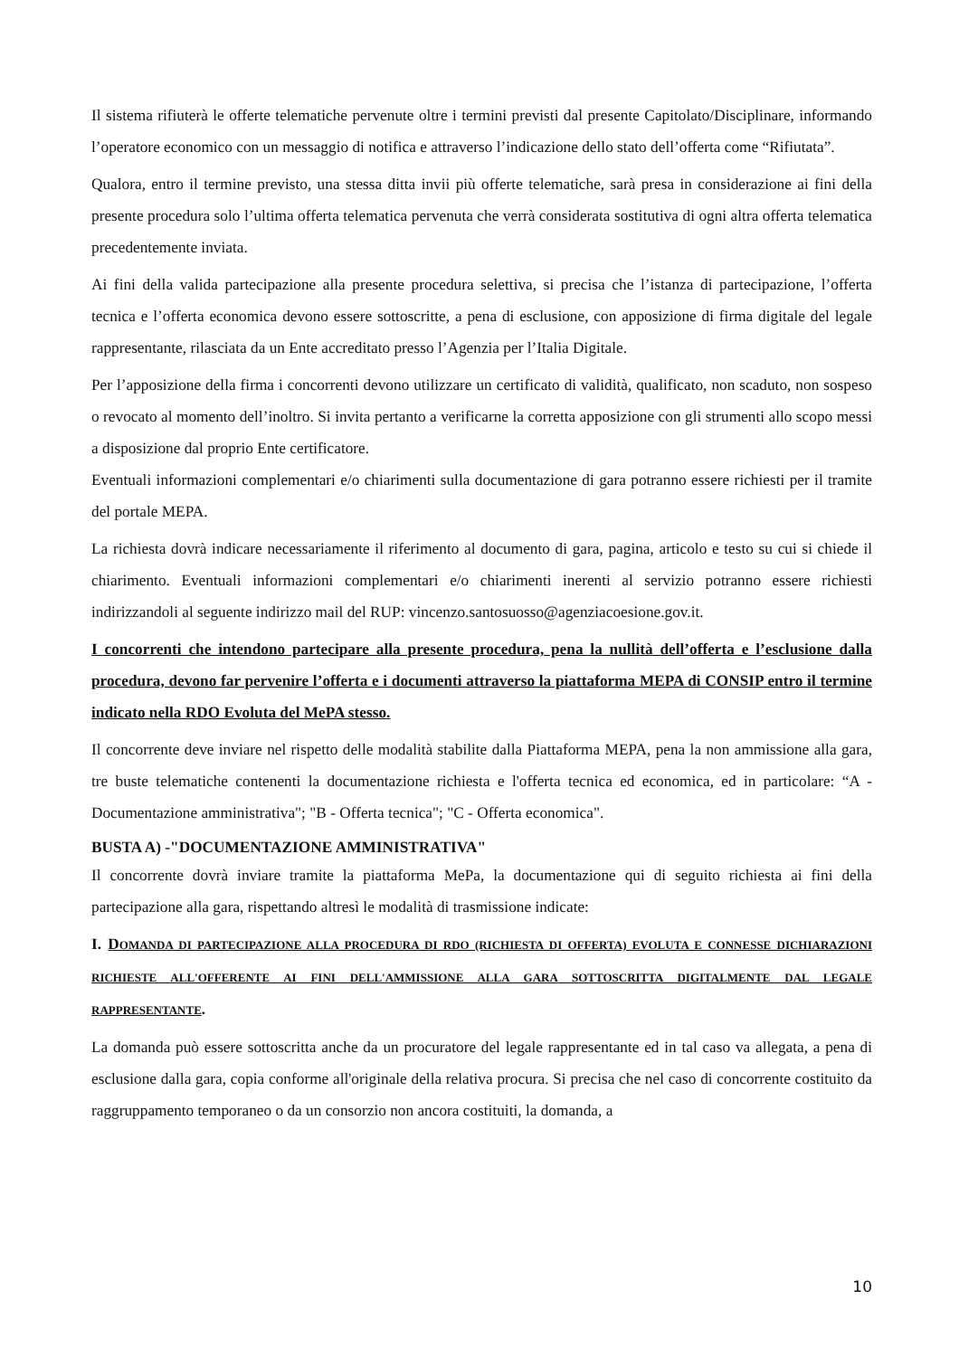Il sistema rifiuterà le offerte telematiche pervenute oltre i termini previsti dal presente Capitolato/Disciplinare, informando l’operatore economico con un messaggio di notifica e attraverso l’indicazione dello stato dell’offerta come “Rifiutata”.
Qualora, entro il termine previsto, una stessa ditta invii più offerte telematiche, sarà presa in considerazione ai fini della presente procedura solo l’ultima offerta telematica pervenuta che verrà considerata sostitutiva di ogni altra offerta telematica precedentemente inviata.
Ai fini della valida partecipazione alla presente procedura selettiva, si precisa che l’istanza di partecipazione, l’offerta tecnica e l’offerta economica devono essere sottoscritte, a pena di esclusione, con apposizione di firma digitale del legale rappresentante, rilasciata da un Ente accreditato presso l’Agenzia per l’Italia Digitale.
Per l’apposizione della firma i concorrenti devono utilizzare un certificato di validità, qualificato, non scaduto, non sospeso o revocato al momento dell’inoltro. Si invita pertanto a verificarne la corretta apposizione con gli strumenti allo scopo messi a disposizione dal proprio Ente certificatore.
Eventuali informazioni complementari e/o chiarimenti sulla documentazione di gara potranno essere richiesti per il tramite del portale MEPA.
La richiesta dovrà indicare necessariamente il riferimento al documento di gara, pagina, articolo e testo su cui si chiede il chiarimento. Eventuali informazioni complementari e/o chiarimenti inerenti al servizio potranno essere richiesti indirizzandoli al seguente indirizzo mail del RUP: vincenzo.santosuosso@agenziacoesione.gov.it.
I concorrenti che intendono partecipare alla presente procedura, pena la nullità dell’offerta e l’esclusione dalla procedura, devono far pervenire l’offerta e i documenti attraverso la piattaforma MEPA di CONSIP entro il termine indicato nella RDO Evoluta del MePA stesso.
Il concorrente deve inviare nel rispetto delle modalità stabilite dalla Piattaforma MEPA, pena la non ammissione alla gara, tre buste telematiche contenenti la documentazione richiesta e l'offerta tecnica ed economica, ed in particolare: “A - Documentazione amministrativa"; "B - Offerta tecnica"; "C - Offerta economica".
BUSTA A) -"DOCUMENTAZIONE AMMINISTRATIVA"
Il concorrente dovrà inviare tramite la piattaforma MePa, la documentazione qui di seguito richiesta ai fini della partecipazione alla gara, rispettando altresì le modalità di trasmissione indicate:
I. DOMANDA DI PARTECIPAZIONE ALLA PROCEDURA DI RDO (RICHIESTA DI OFFERTA) EVOLUTA E CONNESSE DICHIARAZIONI RICHIESTE ALL'OFFERENTE AI FINI DELL'AMMISSIONE ALLA GARA SOTTOSCRITTA DIGITALMENTE DAL LEGALE RAPPRESENTANTE.
La domanda può essere sottoscritta anche da un procuratore del legale rappresentante ed in tal caso va allegata, a pena di esclusione dalla gara, copia conforme all'originale della relativa procura. Si precisa che nel caso di concorrente costituito da raggruppamento temporaneo o da un consorzio non ancora costituiti, la domanda, a
10